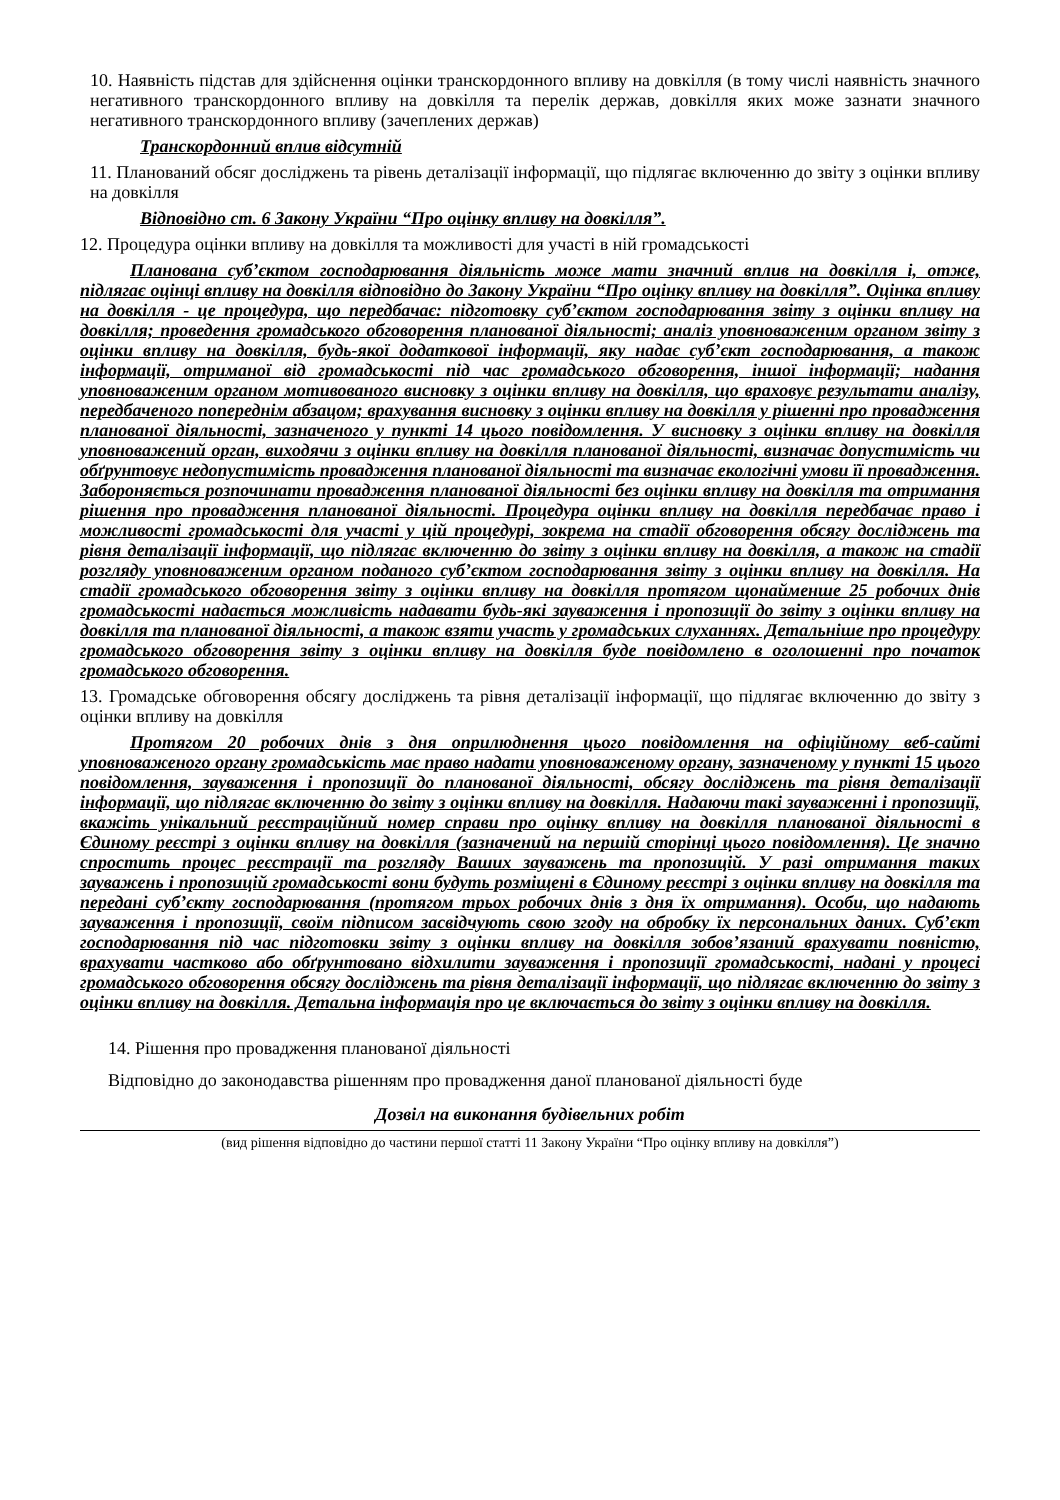10. Наявність підстав для здійснення оцінки транскордонного впливу на довкілля (в тому числі наявність значного негативного транскордонного впливу на довкілля та перелік держав, довкілля яких може зазнати значного негативного транскордонного впливу (зачеплених держав)
Транскордонний вплив відсутній
11. Планований обсяг досліджень та рівень деталізації інформації, що підлягає включенню до звіту з оцінки впливу на довкілля
Відповідно ст. 6 Закону України “Про оцінку впливу на довкілля”.
12. Процедура оцінки впливу на довкілля та можливості для участі в ній громадськості
Планована суб’єктом господарювання діяльність може мати значний вплив на довкілля і, отже, підлягає оцінці впливу на довкілля відповідно до Закону України “Про оцінку впливу на довкілля”. Оцінка впливу на довкілля - це процедура, що передбачає: підготовку суб’єктом господарювання звіту з оцінки впливу на довкілля; проведення громадського обговорення планованої діяльності; аналіз уповноваженим органом звіту з оцінки впливу на довкілля, будь-якої додаткової інформації, яку надає суб’єкт господарювання, а також інформації, отриманої від громадськості під час громадського обговорення, іншої інформації; надання уповноваженим органом мотивованого висновку з оцінки впливу на довкілля, що враховує результати аналізу, передбаченого попереднім абзацом; врахування висновку з оцінки впливу на довкілля у рішенні про провадження планованої діяльності, зазначеного у пункті 14 цього повідомлення. У висновку з оцінки впливу на довкілля уповноважений орган, виходячи з оцінки впливу на довкілля планованої діяльності, визначає допустимість чи обґрунтовує недопустимість провадження планованої діяльності та визначає екологічні умови її провадження. Забороняється розпочинати провадження планованої діяльності без оцінки впливу на довкілля та отримання рішення про провадження планованої діяльності. Процедура оцінки впливу на довкілля передбачає право і можливості громадськості для участі у цій процедурі, зокрема на стадії обговорення обсягу досліджень та рівня деталізації інформації, що підлягає включенню до звіту з оцінки впливу на довкілля, а також на стадії розгляду уповноваженим органом поданого суб’єктом господарювання звіту з оцінки впливу на довкілля. На стадії громадського обговорення звіту з оцінки впливу на довкілля протягом щонайменше 25 робочих днів громадськості надається можливість надавати будь-які зауваження і пропозиції до звіту з оцінки впливу на довкілля та планованої діяльності, а також взяти участь у громадських слуханнях. Детальніше про процедуру громадського обговорення звіту з оцінки впливу на довкілля буде повідомлено в оголошенні про початок громадського обговорення.
13. Громадське обговорення обсягу досліджень та рівня деталізації інформації, що підлягає включенню до звіту з оцінки впливу на довкілля
Протягом 20 робочих днів з дня оприлюднення цього повідомлення на офіційному веб-сайті уповноваженого органу громадськість має право надати уповноваженому органу, зазначеному у пункті 15 цього повідомлення, зауваження і пропозиції до планованої діяльності, обсягу досліджень та рівня деталізації інформації, що підлягає включенню до звіту з оцінки впливу на довкілля. Надаючи такі зауваженні і пропозиції, вкажіть унікальний реєстраційний номер справи про оцінку впливу на довкілля планованої діяльності в Єдиному реєстрі з оцінки впливу на довкілля (зазначений на першій сторінці цього повідомлення). Це значно спростить процес реєстрації та розгляду Ваших зауважень та пропозицій. У разі отримання таких зауважень і пропозицій громадськості вони будуть розміщені в Єдиному реєстрі з оцінки впливу на довкілля та передані суб’єкту господарювання (протягом трьох робочих днів з дня їх отримання). Особи, що надають зауваження і пропозиції, своїм підписом засвідчують свою згоду на обробку їх персональних даних. Суб’єкт господарювання під час підготовки звіту з оцінки впливу на довкілля зобов’язаний врахувати повністю, врахувати частково або обґрунтовано відхилити зауваження і пропозиції громадськості, надані у процесі громадського обговорення обсягу досліджень та рівня деталізації інформації, що підлягає включенню до звіту з оцінки впливу на довкілля. Детальна інформація про це включається до звіту з оцінки впливу на довкілля.
14. Рішення про провадження планованої діяльності
Відповідно до законодавства рішенням про провадження даної планованої діяльності буде
Дозвіл на виконання будівельних робіт
(вид рішення відповідно до частини першої статті 11 Закону України “Про оцінку впливу на довкілля”)